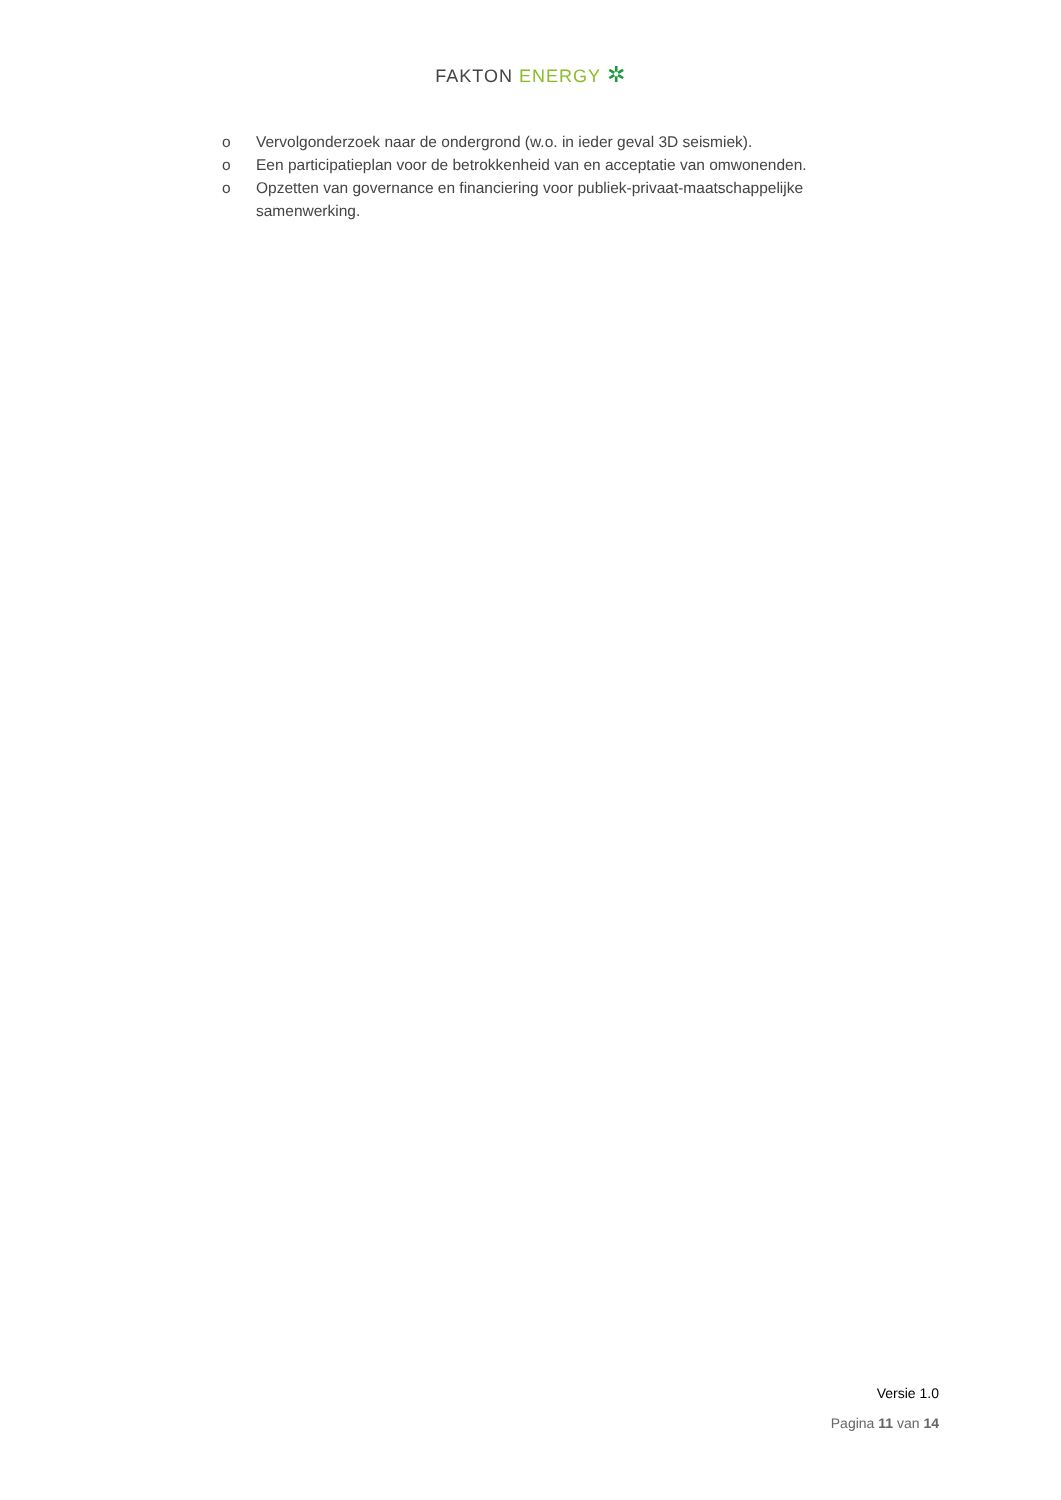FAKTON ENERGY ✲
o Vervolgonderzoek naar de ondergrond (w.o. in ieder geval 3D seismiek).
o Een participatieplan voor de betrokkenheid van en acceptatie van omwonenden.
o Opzetten van governance en financiering voor publiek-privaat-maatschappelijke samenwerking.
Versie 1.0
Pagina 11 van 14